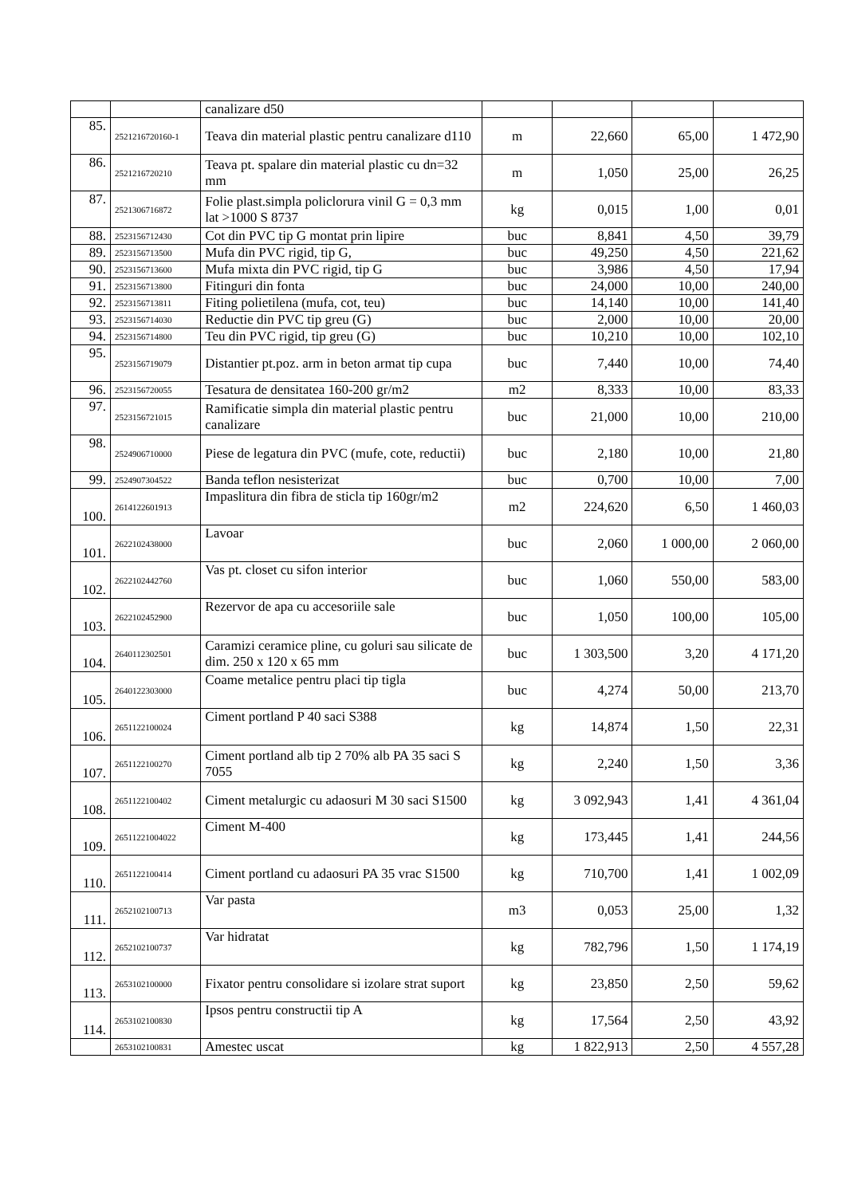| | | canalizare d50 | | | | |
| 85. | 2521216720160-1 | Teava din material plastic pentru canalizare d110 | m | 22,660 | 65,00 | 1 472,90 |
| 86. | 2521216720210 | Teava pt. spalare din material plastic cu dn=32 mm | m | 1,050 | 25,00 | 26,25 |
| 87. | 2521306716872 | Folie plast.simpla policlorura vinil G = 0,3 mm lat >1000 S 8737 | kg | 0,015 | 1,00 | 0,01 |
| 88. | 2523156712430 | Cot din PVC tip G montat prin lipire | buc | 8,841 | 4,50 | 39,79 |
| 89. | 2523156713500 | Mufa din PVC rigid, tip G, | buc | 49,250 | 4,50 | 221,62 |
| 90. | 2523156713600 | Mufa mixta din PVC rigid, tip G | buc | 3,986 | 4,50 | 17,94 |
| 91. | 2523156713800 | Fitinguri din fonta | buc | 24,000 | 10,00 | 240,00 |
| 92. | 2523156713811 | Fiting polietilena (mufa, cot, teu) | buc | 14,140 | 10,00 | 141,40 |
| 93. | 2523156714030 | Reductie din PVC tip greu (G) | buc | 2,000 | 10,00 | 20,00 |
| 94. | 2523156714800 | Teu din PVC rigid, tip greu (G) | buc | 10,210 | 10,00 | 102,10 |
| 95. | 2523156719079 | Distantier pt.poz. arm in beton armat tip cupa | buc | 7,440 | 10,00 | 74,40 |
| 96. | 2523156720055 | Tesatura de densitatea 160-200 gr/m2 | m2 | 8,333 | 10,00 | 83,33 |
| 97. | 2523156721015 | Ramificatie simpla din material plastic pentru canalizare | buc | 21,000 | 10,00 | 210,00 |
| 98. | 2524906710000 | Piese de legatura din PVC (mufe, cote, reductii) | buc | 2,180 | 10,00 | 21,80 |
| 99. | 2524907304522 | Banda teflon nesisterizat | buc | 0,700 | 10,00 | 7,00 |
| 100. | 2614122601913 | Impaslitura din fibra de sticla tip 160gr/m2 | m2 | 224,620 | 6,50 | 1 460,03 |
| 101. | 2622102438000 | Lavoar | buc | 2,060 | 1 000,00 | 2 060,00 |
| 102. | 2622102442760 | Vas pt. closet cu sifon interior | buc | 1,060 | 550,00 | 583,00 |
| 103. | 2622102452900 | Rezervor de apa cu accesoriile sale | buc | 1,050 | 100,00 | 105,00 |
| 104. | 2640112302501 | Caramizi ceramice pline, cu goluri sau silicate de dim. 250 x 120 x 65 mm | buc | 1 303,500 | 3,20 | 4 171,20 |
| 105. | 2640122303000 | Coame metalice pentru placi tip tigla | buc | 4,274 | 50,00 | 213,70 |
| 106. | 2651122100024 | Ciment portland P 40 saci S388 | kg | 14,874 | 1,50 | 22,31 |
| 107. | 2651122100270 | Ciment portland alb tip 2 70% alb PA 35 saci S 7055 | kg | 2,240 | 1,50 | 3,36 |
| 108. | 2651122100402 | Ciment metalurgic cu adaosuri M 30 saci S1500 | kg | 3 092,943 | 1,41 | 4 361,04 |
| 109. | 26511221004022 | Ciment M-400 | kg | 173,445 | 1,41 | 244,56 |
| 110. | 2651122100414 | Ciment portland cu adaosuri PA 35 vrac S1500 | kg | 710,700 | 1,41 | 1 002,09 |
| 111. | 2652102100713 | Var pasta | m3 | 0,053 | 25,00 | 1,32 |
| 112. | 2652102100737 | Var hidratat | kg | 782,796 | 1,50 | 1 174,19 |
| 113. | 2653102100000 | Fixator pentru consolidare si izolare strat suport | kg | 23,850 | 2,50 | 59,62 |
| 114. | 2653102100830 | Ipsos pentru constructii tip A | kg | 17,564 | 2,50 | 43,92 |
| | 2653102100831 | Amestec uscat | kg | 1 822,913 | 2,50 | 4 557,28 |